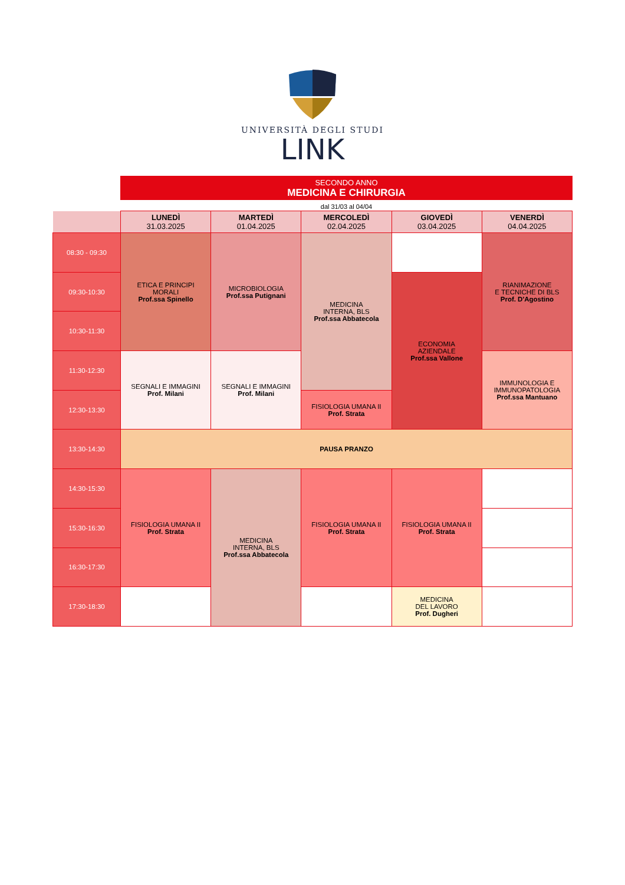UNIVERSITÀ DEGLI STUDI
LINK
SECONDO ANNO
MEDICINA E CHIRURGIA
dal 31/03 al 04/04
| | LUNEDÌ 31.03.2025 | MARTEDÌ 01.04.2025 | MERCOLEDÌ 02.04.2025 | GIOVEDÌ 03.04.2025 | VENERDÌ 04.04.2025 |
| --- | --- | --- | --- | --- | --- |
| 08:30 - 09:30 | ETICA E PRINCIPI MORALI Prof.ssa Spinello | MICROBIOLOGIA Prof.ssa Putignani | MEDICINA INTERNA, BLS Prof.ssa Abbatecola | | RIANIMAZIONE E TECNICHE DI BLS Prof. D'Agostino |
| 09:30-10:30 | | | | ECONOMIA AZIENDALE Prof.ssa Vallone | |
| 10:30-11:30 | | | | | |
| 11:30-12:30 | SEGNALI E IMMAGINI Prof. Milani | SEGNALI E IMMAGINI Prof. Milani | | | IMMUNOLOGIA E IMMUNOPATOLOGIA Prof.ssa Mantuano |
| 12:30-13:30 | | | FISIOLOGIA UMANA II Prof. Strata | | |
| 13:30-14:30 | PAUSA PRANZO | | | | |
| 14:30-15:30 | FISIOLOGIA UMANA II Prof. Strata | MEDICINA INTERNA, BLS Prof.ssa Abbatecola | FISIOLOGIA UMANA II Prof. Strata | FISIOLOGIA UMANA II Prof. Strata | |
| 15:30-16:30 | | | | | |
| 16:30-17:30 | | | | | |
| 17:30-18:30 | | | | MEDICINA DEL LAVORO Prof. Dugheri | |